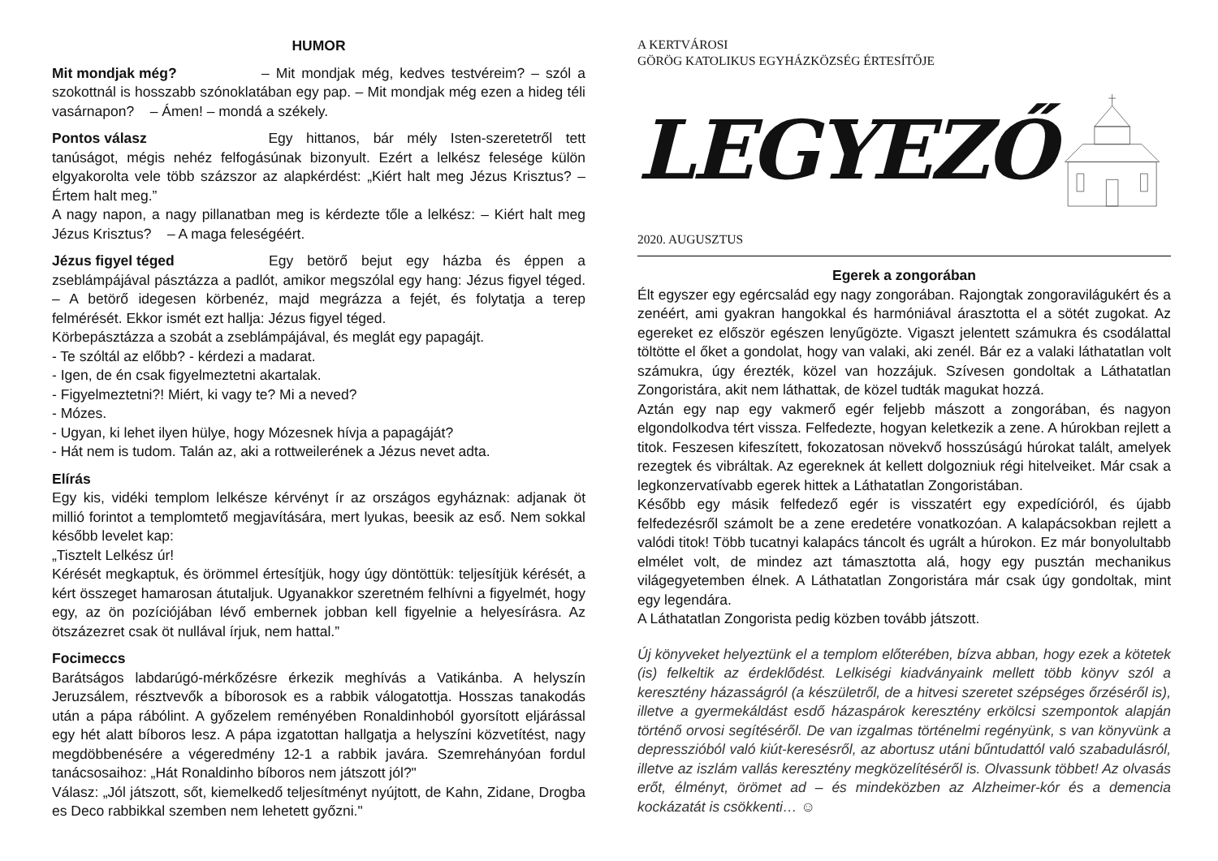HUMOR
Mit mondjak még? – Mit mondjak még, kedves testvéreim? – szól a szokottnál is hosszabb szónoklatában egy pap. – Mit mondjak még ezen a hideg téli vasárnapon? – Ámen! – mondá a székely.
Pontos válasz Egy hittanos, bár mély Isten-szeretetről tett tanúságot, mégis nehéz felfogásúnak bizonyult. Ezért a lelkész felesége külön elgyakorolta vele több százszor az alapkérdést: „Kiért halt meg Jézus Krisztus? – Értem halt meg.”
A nagy napon, a nagy pillanatban meg is kérdezte tőle a lelkész: – Kiért halt meg Jézus Krisztus? – A maga feleségéért.
Jézus figyel téged Egy betörő bejut egy házba és éppen a zseblámpájával pásztázza a padlót, amikor megszólal egy hang: Jézus figyel téged. – A betörő idegesen körbenéz, majd megrázza a fejét, és folytatja a terep felmérését. Ekkor ismét ezt hallja: Jézus figyel téged.
Körbepásztázza a szobát a zseblámpájával, és meglát egy papagájt.
- Te szóltál az előbb? - kérdezi a madarat.
- Igen, de én csak figyelmeztetni akartalak.
- Figyelmeztetni?! Miért, ki vagy te? Mi a neved?
- Mózes.
- Ugyan, ki lehet ilyen hülye, hogy Mózesnek hívja a papagáját?
- Hát nem is tudom. Talán az, aki a rottweilerének a Jézus nevet adta.
Elírás
Egy kis, vidéki templom lelkésze kérvényt ír az országos egyháznak: adjanak öt millió forintot a templomtető megjavítására, mert lyukas, beesik az eső. Nem sokkal később levelet kap:
„Tisztelt Lelkész úr!
Kérését megkaptuk, és örömmel értesítjük, hogy úgy döntöttük: teljesítjük kérését, a kért összeget hamarosan átutaljuk. Ugyanakkor szeretném felhívni a figyelmét, hogy egy, az ön pozíciójában lévő embernek jobban kell figyelnie a helyesírásra. Az ötszázezret csak öt nullával írjuk, nem hattal.”
Focimeccs
Barátságos labdarúgó-mérkőzésre érkezik meghívás a Vatikánba. A helyszín Jeruzsálem, résztvevők a bíborosok es a rabbik válogatottja. Hosszas tanakodás után a pápa rábólint. A győzelem reményében Ronaldinhoból gyorsított eljárással egy hét alatt bíboros lesz. A pápa izgatottan hallgatja a helyszíni közvetítést, nagy megdöbbenésére a végeredmény 12-1 a rabbik javára. Szemrehányóan fordul tanácsosaihoz: „Hát Ronaldinho bíboros nem játszott jól?"
Válasz: „Jól játszott, sőt, kiemelkedő teljesítményt nyújtott, de Kahn, Zidane, Drogba es Deco rabbikkal szemben nem lehetett győzni."
A KERTVÁROSI
GÖRÖG KATOLIKUS EGYHÁZKÖZSÉG ÉRTESÍTŐJE
LEGYEZŐ
2020. AUGUSZTUS
Egerek a zongorában
Élt egyszer egy egércsalád egy nagy zongorában. Rajongtak zongoravilágukért és a zenéért, ami gyakran hangokkal és harmóniával árasztotta el a sötét zugokat. Az egereket ez először egészen lenyűgözte. Vigaszt jelentett számukra és csodálattal töltötte el őket a gondolat, hogy van valaki, aki zenél. Bár ez a valaki láthatatlan volt számukra, úgy érezték, közel van hozzájuk. Szívesen gondoltak a Láthatatlan Zongoristára, akit nem láthattak, de közel tudták magukat hozzá.
Aztán egy nap egy vakmerő egér feljebb mászott a zongorában, és nagyon elgondolkodva tért vissza. Felfedezte, hogyan keletkezik a zene. A húrokban rejlett a titok. Feszesen kifeszített, fokozatosan növekvő hosszúságú húrokat talált, amelyek rezegtek és vibráltak. Az egereknek át kellett dolgozniuk régi hitelveiket. Már csak a legkonzervatívabb egerek hittek a Láthatatlan Zongoristában.
Később egy másik felfedező egér is visszatért egy expedícióról, és újabb felfedezésről számolt be a zene eredetére vonatkozóan. A kalapácsokban rejlett a valódi titok! Több tucatnyi kalapács táncolt és ugrált a húrokon. Ez már bonyolultabb elmélet volt, de mindez azt támasztotta alá, hogy egy pusztán mechanikus világegyetemben élnek. A Láthatatlan Zongoristára már csak úgy gondoltak, mint egy legendára.
A Láthatatlan Zongorista pedig közben tovább játszott.
Új könyveket helyeztünk el a templom előterében, bízva abban, hogy ezek a kötetek (is) felkeltik az érdeklődést. Lelkiségi kiadványaink mellett több könyv szól a keresztény házasságról (a készületről, de a hitvesi szeretet szépséges őrzéséről is), illetve a gyermekáldást esdő házaspárok keresztény erkölcsi szempontok alapján történő orvosi segítéséről. De van izgalmas történelmi regényünk, s van könyvünk a depresszióból való kiút-keresésről, az abortusz utáni bűntudattól való szabadulásról, illetve az iszlám vallás keresztény megközelítéséről is. Olvassunk többet! Az olvasás erőt, élményt, örömet ad – és mindeközben az Alzheimer-kór és a demencia kockázatát is csökkenti… ☺